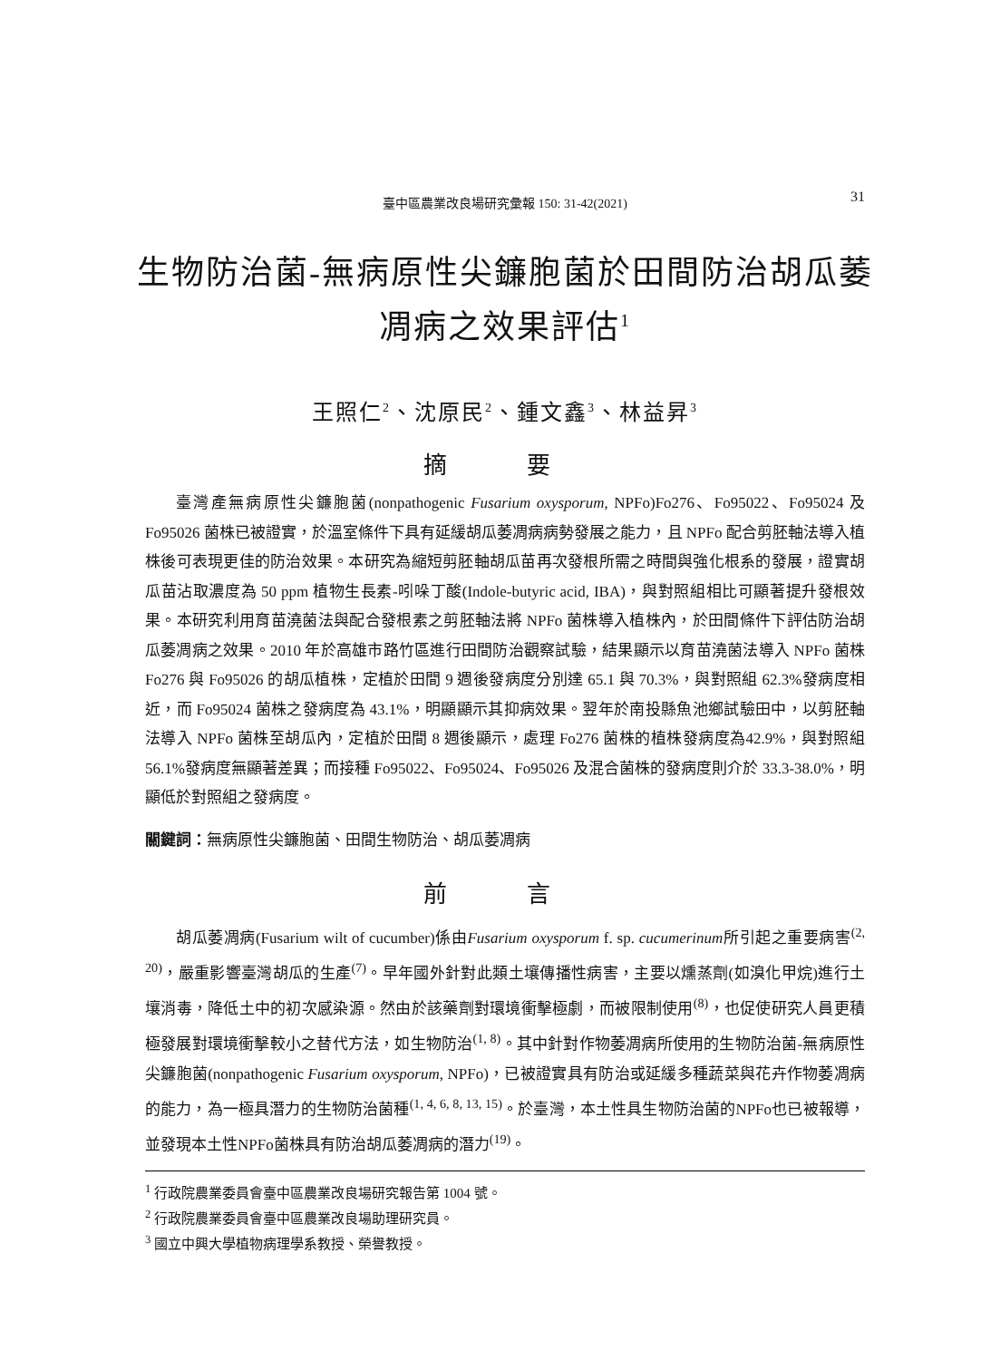臺中區農業改良場研究彙報 150: 31-42(2021) 31
生物防治菌-無病原性尖鐮胞菌於田間防治胡瓜萎凋病之效果評估<sup>1</sup>
王照仁<sup>2</sup>、沈原民<sup>2</sup>、鍾文鑫<sup>3</sup>、林益昇<sup>3</sup>
摘 要
臺灣產無病原性尖鐮胞菌(nonpathogenic Fusarium oxysporum, NPFo)Fo276、Fo95022、Fo95024 及 Fo95026 菌株已被證實，於溫室條件下具有延緩胡瓜萎凋病病勢發展之能力，且 NPFo 配合剪胚軸法導入植株後可表現更佳的防治效果。本研究為縮短剪胚軸胡瓜苗再次發根所需之時間與強化根系的發展，證實胡瓜苗沾取濃度為 50 ppm 植物生長素-吲哚丁酸(Indole-butyric acid, IBA)，與對照組相比可顯著提升發根效果。本研究利用育苗澆菌法與配合發根素之剪胚軸法將 NPFo 菌株導入植株內，於田間條件下評估防治胡瓜萎凋病之效果。2010 年於高雄市路竹區進行田間防治觀察試驗，結果顯示以育苗澆菌法導入 NPFo 菌株 Fo276 與 Fo95026 的胡瓜植株，定植於田間 9 週後發病度分別達 65.1 與 70.3%，與對照組 62.3%發病度相近，而 Fo95024 菌株之發病度為 43.1%，明顯顯示其抑病效果。翌年於南投縣魚池鄉試驗田中，以剪胚軸法導入 NPFo 菌株至胡瓜內，定植於田間 8 週後顯示，處理 Fo276 菌株的植株發病度為42.9%，與對照組 56.1%發病度無顯著差異；而接種 Fo95022、Fo95024、Fo95026 及混合菌株的發病度則介於 33.3-38.0%，明顯低於對照組之發病度。
關鍵詞：無病原性尖鐮胞菌、田間生物防治、胡瓜萎凋病
前 言
胡瓜萎凋病(Fusarium wilt of cucumber)係由Fusarium oxysporum f. sp. cucumerinum所引起之重要病害<sup>(2, 20)</sup>，嚴重影響臺灣胡瓜的生產<sup>(7)</sup>。早年國外針對此類土壤傳播性病害，主要以燻蒸劑(如溴化甲烷)進行土壤消毒，降低土中的初次感染源。然由於該藥劑對環境衝擊極劇，而被限制使用<sup>(8)</sup>，也促使研究人員更積極發展對環境衝擊較小之替代方法，如生物防治<sup>(1, 8)</sup>。其中針對作物萎凋病所使用的生物防治菌-無病原性尖鐮胞菌(nonpathogenic Fusarium oxysporum, NPFo)，已被證實具有防治或延緩多種蔬菜與花卉作物萎凋病的能力，為一極具潛力的生物防治菌種<sup>(1, 4, 6, 8, 13, 15)</sup>。於臺灣，本土性具生物防治菌的NPFo也已被報導，並發現本土性NPFo菌株具有防治胡瓜萎凋病的潛力<sup>(19)</sup>。
<sup>1</sup> 行政院農業委員會臺中區農業改良場研究報告第 1004 號。
<sup>2</sup> 行政院農業委員會臺中區農業改良場助理研究員。
<sup>3</sup> 國立中興大學植物病理學系教授、榮譽教授。